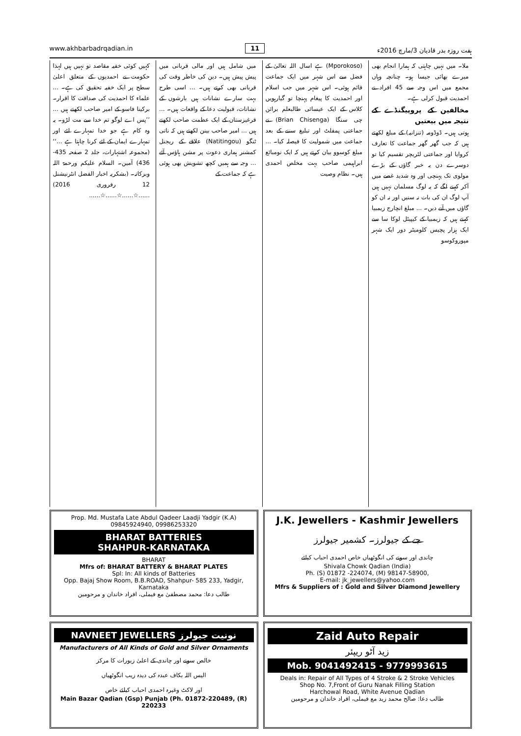www.akhbarbadrqadian.in 11 ہفت روزہ بدر قادیان 3/مارچ 2016ء
ملا۔ میں نہیں چاہتی کہ ہمارا انجام بھی میرے بھائی جیسا ہو۔ چنانچہ وہاں مجمع میں اس وجہ سے 45 افراد نے احمدیت قبول کرلی ہے۔
مخالفین کے پروپیگنڈے کے نتیجہ میں بیعتیں
ہوتی ہیں۔ ڈوڈومہ (تنزانیہ) کے مبلغ لکھتے ہیں کہ جب گھر گھر جماعت کا تعارف کروایا اور جماعتی لٹریچر تقسیم کیا تو دوسرے دن یہ خبر گاؤں کے بڑے مولوی تک پہنچی اور وہ شدید غصے میں آکر کہنے لگے کہ یہ لوگ مسلمان نہیں ہیں آپ لوگ ان کی بات نہ سنیں اور نہ ان کو گاؤں میں آنے دیں۔ ... مبلغ انچارج زیمبیا کہتے ہیں کہ زیمبیا کے کیپیٹل لوکا سا سے ایک ہزار پچیس کلومیٹر دور ایک شہر مپوروکوسو
(Mporokoso) ہے اسال اللہ تعالیٰ کے فضل سے اس شہر میں ایک جماعت قائم ہوئی۔ اس شہر میں جب اسلام اور احمدیت کا پیغام پہنچا تو گیارہویں کلاس کے ایک عیسائی طالبعلم برائن چی سنگا (Brian Chisenga) نے جماعتی پمفلٹ اور تبلیغ سننے کے بعد جماعت میں شمولیت کا فیصلہ کیا۔ ... مبلغ کوسوو بیان کرتے ہیں کہ ایک نومبائع ابراہیمی صاحب بہت مخلص احمدی ہیں۔ نظام وصیت
میں شامل ہیں اور مالی قربانی میں پیش پیش ہیں۔ دین کی خاطر وقت کی قربانی بھی کرتے ہیں۔ ... اسی طرح بہت سارے نشانات ہیں بارشوں کے نشانات، قبولیت دعا کے واقعات ہیں۔ ... قرغیزستان کے ایک عظمت صاحب لکھتے ہیں ... امیر صاحب بینن لکھتے ہیں کہ ناتی ٹنگو (Natitingou) علاقے کے ریجنل کمشنر ہماری دعوت پر مشن ہاؤس آئے ... وجہ سے ہمیں کچھ تشویش بھی ہوئی ہے کہ جماعت کے
کہیں کوئی خفیہ مقاصد تو نہیں ہیں لہذا حکومت نے احمدیوں کے متعلق اعلیٰ سطح پر ایک خفیہ تحقیق کی ہے۔ ... علماء کا احمدیت کی صداقت کا اقرار۔ برکینا فاسو کے امیر صاحب لکھتے ہیں ... ’’پس اے لوگو تم خدا سے مت لڑو۔ یہ وہ کام ہے جو خدا تمہارے لئے اور تمہارے ایمان کے لئے کرنا چاہتا ہے ...‘‘ (مجموعہ اشتہارات، جلد 2 صفحہ 435-436) آمین۔ السلام علیکم ورحمۃ اللہ وبرکاتہ۔ (بشکریہ اخبار الفضل انٹرنیشنل 12 رفروری 2016) ......☆......☆......☆......
Prop. Md. Mustafa Late Abdul Qadeer Laadji Yadgir (K.A)
09845924940, 09986253320
BHARAT BATTERIES
SHAHPUR-KARNATAKA
BHARAT
Mfrs of: BHARAT BATTERY & BHARAT PLATES
Spl: In: All kinds of Batteries
Opp. Bajaj Show Room, B.B.ROAD, Shahpur- 585 233, Yadgir, Karnataka
طالب دعا: محمد مصطفیٰ مع فیملی، افراد خاندان و مرحومین
J.K. Jewellers - Kashmir Jewellers
جے کے جیولرز۔ کشمیر جیولرز
چاندی اور سونے کی انگوٹھیاں خاص احمدی احباب کیلئے
Shivala Chowk Qadian (India)
Ph. (S) 01872 -224074, (M) 98147-58900,
E-mail: jk_jewellers@yahoo.com
Mfrs & Suppliers of : Gold and Silver Diamond Jewellery
NAVNEET JEWELLERS نونیت جیولرز
Manufacturers of All Kinds of Gold and Silver Ornaments
خالص سونے اور چاندی کے اعلیٰ زیورات کا مرکز
الیس اللہ بکاف عبدہ کی دیدہ زیب انگوٹھیاں
اور لاکٹ وغیرہ احمدی احباب کیلئے خاص
Main Bazar Qadian (Gsp) Punjab (Ph. 01872-220489, (R) 220233
Zaid Auto Repair
زید آٹو ریپئر
Mob. 9041492415 - 9779993615
Deals in: Repair of All Types of 4 Stroke & 2 Stroke Vehicles
Shop No. 7,Front of Guru Nanak Filling Station
Harchowal Road, White Avenue Qadian
طالب دعا: صالح محمد زید مع فیملی، افراد خاندان و مرحومین